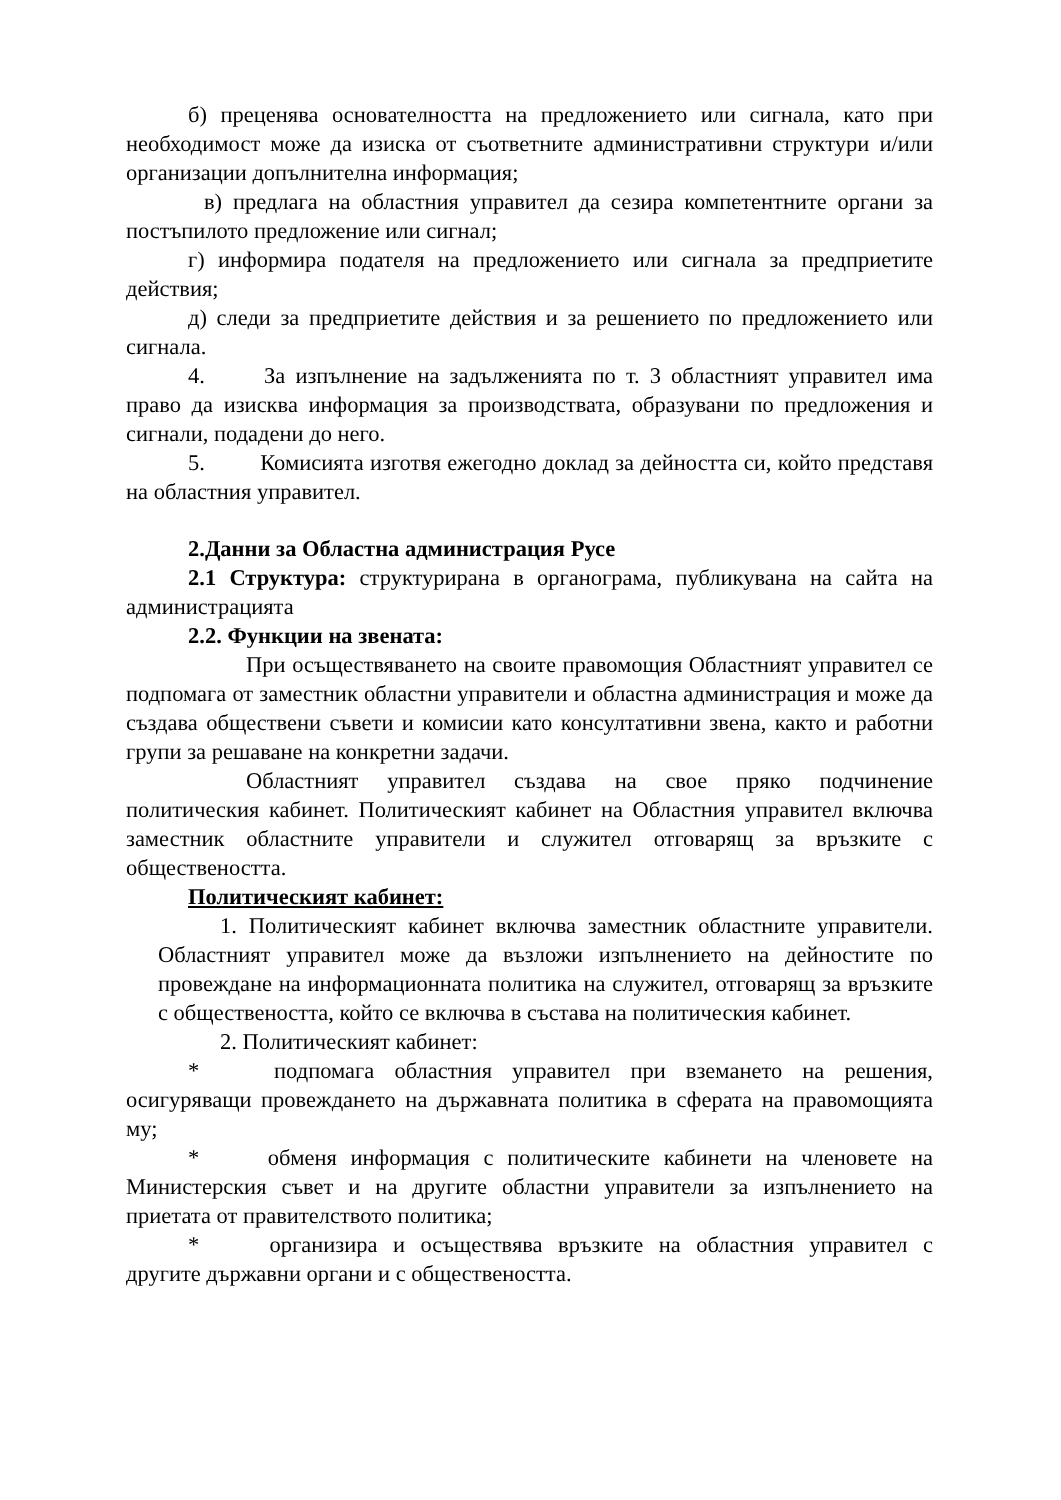б) преценява основателността на предложението или сигнала, като при необходимост може да изиска от съответните административни структури и/или организации допълнителна информация;
в) предлага на областния управител да сезира компетентните органи за постъпилото предложение или сигнал;
г) информира подателя на предложението или сигнала за предприетите действия;
д) следи за предприетите действия и за решението по предложението или сигнала.
4. За изпълнение на задълженията по т. 3 областният управител има право да изисква информация за производствата, образувани по предложения и сигнали, подадени до него.
5. Комисията изготвя ежегодно доклад за дейността си, който представя на областния управител.
2.Данни за Областна администрация Русе
2.1 Структура: структурирана в органограма, публикувана на сайта на администрацията
2.2. Функции на звената:
При осъществяването на своите правомощия Областният управител се подпомага от заместник областни управители и областна администрация и може да създава обществени съвети и комисии като консултативни звена, както и работни групи за решаване на конкретни задачи.
Областният управител създава на свое пряко подчинение политическия кабинет. Политическият кабинет на Областния управител включва заместник областните управители и служител отговарящ за връзките с обществеността.
Политическият кабинет:
1. Политическият кабинет включва заместник областните управители. Областният управител може да възложи изпълнението на дейностите по провеждане на информационната политика на служител, отговарящ за връзките с обществеността, който се включва в състава на политическия кабинет.
2. Политическият кабинет:
* подпомага областния управител при вземането на решения, осигуряващи провеждането на държавната политика в сферата на правомощията му;
* обменя информация с политическите кабинети на членовете на Министерския съвет и на другите областни управители за изпълнението на приетата от правителството политика;
* организира и осъществява връзките на областния управител с другите държавни органи и с обществеността.